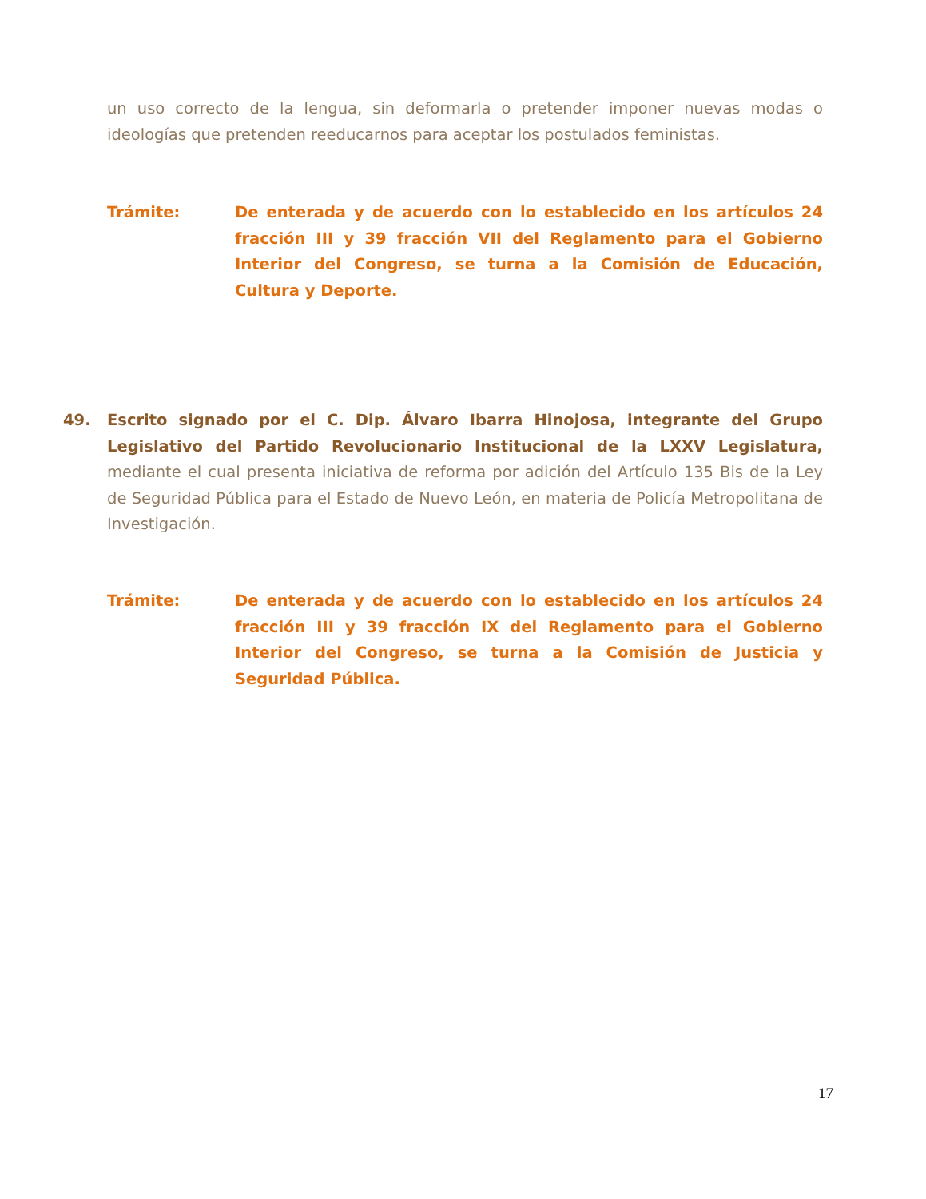un uso correcto de la lengua, sin deformarla o pretender imponer nuevas modas o ideologías que pretenden reeducarnos para aceptar los postulados feministas.
Trámite: De enterada y de acuerdo con lo establecido en los artículos 24 fracción III y 39 fracción VII del Reglamento para el Gobierno Interior del Congreso, se turna a la Comisión de Educación, Cultura y Deporte.
49. Escrito signado por el C. Dip. Álvaro Ibarra Hinojosa, integrante del Grupo Legislativo del Partido Revolucionario Institucional de la LXXV Legislatura, mediante el cual presenta iniciativa de reforma por adición del Artículo 135 Bis de la Ley de Seguridad Pública para el Estado de Nuevo León, en materia de Policía Metropolitana de Investigación.
Trámite: De enterada y de acuerdo con lo establecido en los artículos 24 fracción III y 39 fracción IX del Reglamento para el Gobierno Interior del Congreso, se turna a la Comisión de Justicia y Seguridad Pública.
17